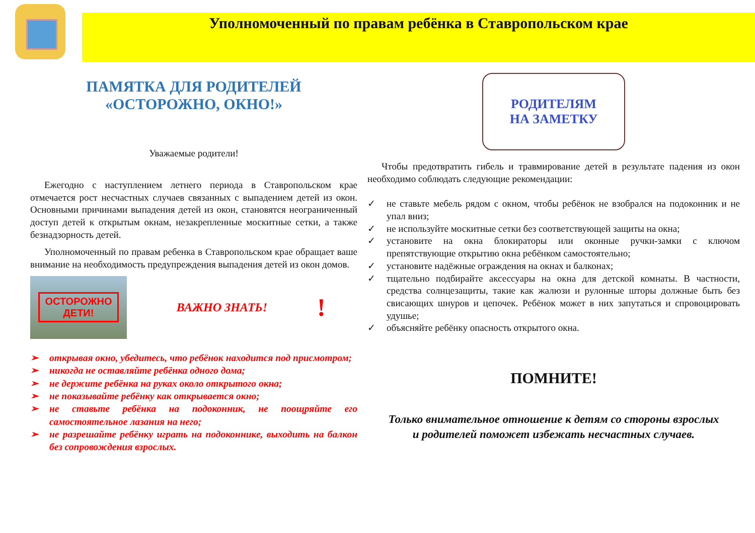Уполномоченный по правам ребёнка в Ставропольском крае
ПАМЯТКА ДЛЯ РОДИТЕЛЕЙ
«ОСТОРОЖНО, ОКНО!»
Уважаемые родители!
Ежегодно с наступлением летнего периода в Ставропольском крае отмечается рост несчастных случаев связанных с выпадением детей из окон. Основными причинами выпадения детей из окон, становятся неограниченный доступ детей к открытым окнам, незакрепленные москитные сетки, а также безнадзорность детей.
Уполномоченный по правам ребенка в Ставропольском крае обращает ваше внимание на необходимость предупреждения выпадения детей из окон домов.
ОСТОРОЖНО
ДЕТИ!
ВАЖНО ЗНАТЬ!
!
➢ открывая окно, убедитесь, что ребёнок находится под присмотром;
➢ никогда не оставляйте ребёнка одного дома;
➢ не держите ребёнка на руках около открытого окна;
➢ не показывайте ребёнку как открывается окно;
➢ не ставьте ребёнка на подоконник, не поощряйте его самостоятельное лазания на него;
➢ не разрешайте ребёнку играть на подоконнике, выходить на балкон без сопровождения взрослых.
РОДИТЕЛЯМ
НА ЗАМЕТКУ
Чтобы предотвратить гибель и травмирование детей в результате падения из окон необходимо соблюдать следующие рекомендации:
✓ не ставьте мебель рядом с окном, чтобы ребёнок не взобрался на подоконник и не упал вниз;
✓ не используйте москитные сетки без соответствующей защиты на окна;
✓ установите на окна блокираторы или оконные ручки-замки с ключом препятствующие открытию окна ребёнком самостоятельно;
✓ установите надёжные ограждения на окнах и балконах;
✓ тщательно подбирайте аксессуары на окна для детской комнаты. В частности, средства солнцезащиты, такие как жалюзи и рулонные шторы должные быть без свисающих шнуров и цепочек. Ребёнок может в них запутаться и спровоцировать удушье;
✓ объясняйте ребёнку опасность открытого окна.
ПОМНИТЕ!
Только внимательное отношение к детям со стороны взрослых
и родителей поможет избежать несчастных случаев.